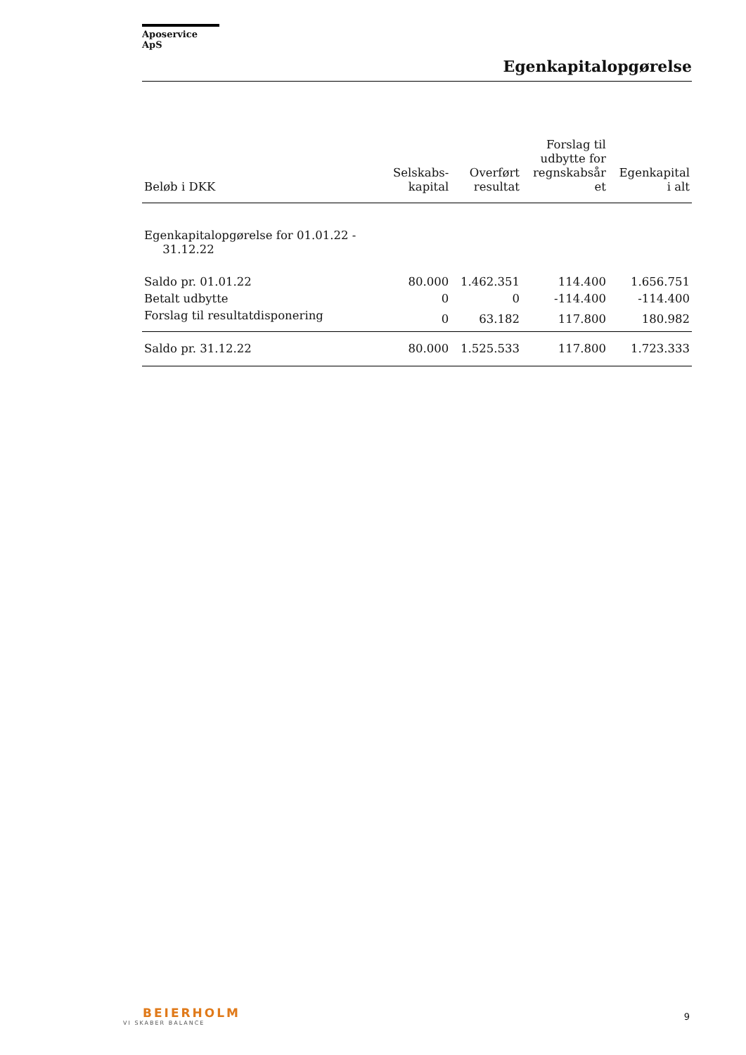Aposervice ApS
Egenkapitalopgørelse
| Beløb i DKK | Selskabs- kapital | Overført resultat | Forslag til udbytte for regnskabsår et | Egenkapital i alt |
| --- | --- | --- | --- | --- |
| Egenkapitalopgørelse for 01.01.22 - 31.12.22 | | | | |
| Saldo pr. 01.01.22 | 80.000 | 1.462.351 | 114.400 | 1.656.751 |
| Betalt udbytte | 0 | 0 | -114.400 | -114.400 |
| Forslag til resultatdisponering | 0 | 63.182 | 117.800 | 180.982 |
| Saldo pr. 31.12.22 | 80.000 | 1.525.533 | 117.800 | 1.723.333 |
BEIERHOLM
VI SKABER BALANCE
9